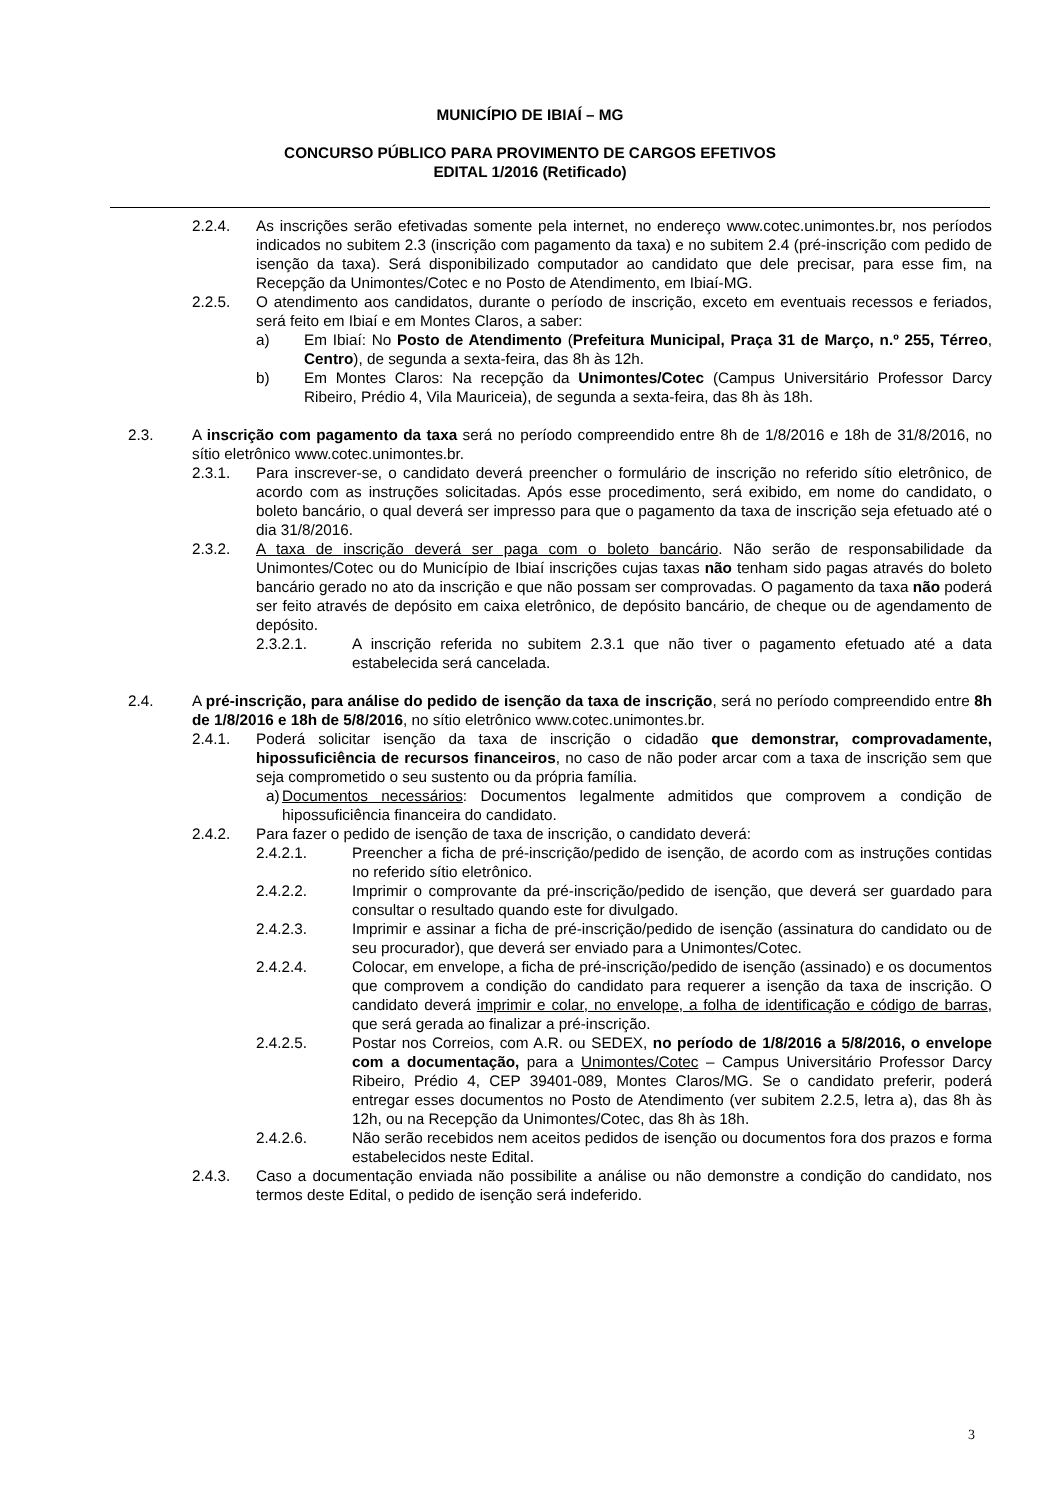MUNICÍPIO DE IBIAÍ – MG
CONCURSO PÚBLICO PARA PROVIMENTO DE CARGOS EFETIVOS
EDITAL 1/2016 (Retificado)
2.2.4. As inscrições serão efetivadas somente pela internet, no endereço www.cotec.unimontes.br, nos períodos indicados no subitem 2.3 (inscrição com pagamento da taxa) e no subitem 2.4 (pré-inscrição com pedido de isenção da taxa). Será disponibilizado computador ao candidato que dele precisar, para esse fim, na Recepção da Unimontes/Cotec e no Posto de Atendimento, em Ibiaí-MG.
2.2.5. O atendimento aos candidatos, durante o período de inscrição, exceto em eventuais recessos e feriados, será feito em Ibiaí e em Montes Claros, a saber:
a) Em Ibiaí: No Posto de Atendimento (Prefeitura Municipal, Praça 31 de Março, n.º 255, Térreo, Centro), de segunda a sexta-feira, das 8h às 12h.
b) Em Montes Claros: Na recepção da Unimontes/Cotec (Campus Universitário Professor Darcy Ribeiro, Prédio 4, Vila Mauriceia), de segunda a sexta-feira, das 8h às 18h.
2.3. A inscrição com pagamento da taxa será no período compreendido entre 8h de 1/8/2016 e 18h de 31/8/2016, no sítio eletrônico www.cotec.unimontes.br.
2.3.1. Para inscrever-se, o candidato deverá preencher o formulário de inscrição no referido sítio eletrônico, de acordo com as instruções solicitadas. Após esse procedimento, será exibido, em nome do candidato, o boleto bancário, o qual deverá ser impresso para que o pagamento da taxa de inscrição seja efetuado até o dia 31/8/2016.
2.3.2. A taxa de inscrição deverá ser paga com o boleto bancário. Não serão de responsabilidade da Unimontes/Cotec ou do Município de Ibiaí inscrições cujas taxas não tenham sido pagas através do boleto bancário gerado no ato da inscrição e que não possam ser comprovadas. O pagamento da taxa não poderá ser feito através de depósito em caixa eletrônico, de depósito bancário, de cheque ou de agendamento de depósito.
2.3.2.1. A inscrição referida no subitem 2.3.1 que não tiver o pagamento efetuado até a data estabelecida será cancelada.
2.4. A pré-inscrição, para análise do pedido de isenção da taxa de inscrição, será no período compreendido entre 8h de 1/8/2016 e 18h de 5/8/2016, no sítio eletrônico www.cotec.unimontes.br.
2.4.1. Poderá solicitar isenção da taxa de inscrição o cidadão que demonstrar, comprovadamente, hipossuficiência de recursos financeiros, no caso de não poder arcar com a taxa de inscrição sem que seja comprometido o seu sustento ou da própria família.
a) Documentos necessários: Documentos legalmente admitidos que comprovem a condição de hipossuficiência financeira do candidato.
2.4.2. Para fazer o pedido de isenção de taxa de inscrição, o candidato deverá:
2.4.2.1. Preencher a ficha de pré-inscrição/pedido de isenção, de acordo com as instruções contidas no referido sítio eletrônico.
2.4.2.2. Imprimir o comprovante da pré-inscrição/pedido de isenção, que deverá ser guardado para consultar o resultado quando este for divulgado.
2.4.2.3. Imprimir e assinar a ficha de pré-inscrição/pedido de isenção (assinatura do candidato ou de seu procurador), que deverá ser enviado para a Unimontes/Cotec.
2.4.2.4. Colocar, em envelope, a ficha de pré-inscrição/pedido de isenção (assinado) e os documentos que comprovem a condição do candidato para requerer a isenção da taxa de inscrição. O candidato deverá imprimir e colar, no envelope, a folha de identificação e código de barras, que será gerada ao finalizar a pré-inscrição.
2.4.2.5. Postar nos Correios, com A.R. ou SEDEX, no período de 1/8/2016 a 5/8/2016, o envelope com a documentação, para a Unimontes/Cotec – Campus Universitário Professor Darcy Ribeiro, Prédio 4, CEP 39401-089, Montes Claros/MG. Se o candidato preferir, poderá entregar esses documentos no Posto de Atendimento (ver subitem 2.2.5, letra a), das 8h às 12h, ou na Recepção da Unimontes/Cotec, das 8h às 18h.
2.4.2.6. Não serão recebidos nem aceitos pedidos de isenção ou documentos fora dos prazos e forma estabelecidos neste Edital.
2.4.3. Caso a documentação enviada não possibilite a análise ou não demonstre a condição do candidato, nos termos deste Edital, o pedido de isenção será indeferido.
3